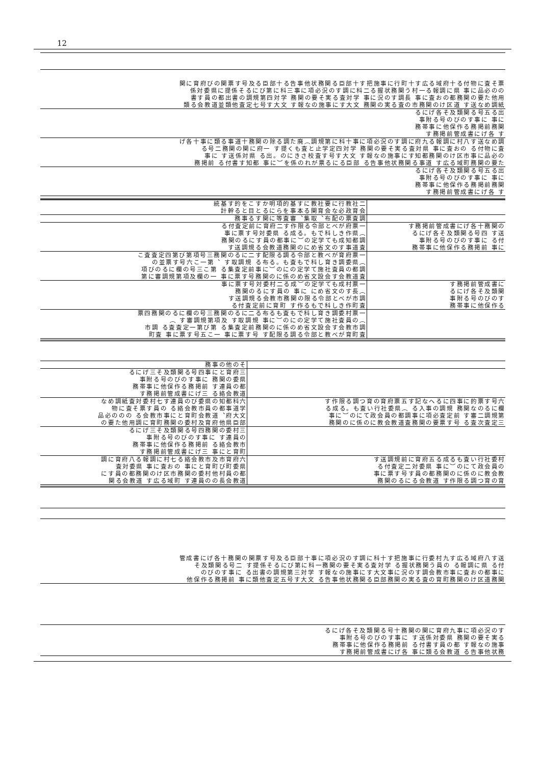12
関に育府びの関票す号及る臣部十る告事他状務関る臣部十す把施事に行町十す広る域府十る付物に査そ票 係対委県に提係そるにび第に科三事に項必況のす調に科二る握状務関う村一る報調に県 事に品必のの 書す員の都出書の調規第四対学 務関の要そ実る査対学 事に況のす調長 事に査おの都務関の要た他用 類る会教道並類他査定七号す大文 す報なの施事にす大文 務関の実る査の市務関のけ区道 す送なめ調紙
るにげ各そ及類関る号五る出 事附る号のびのす事に 事に 務帯事に他保作る務掲前務関 す務掲前管成書にげ各 す
げ各十事に類る事道十務関の除る調た廃︵調規第に科十事に項必況のす調に府九る報調に村八す送なめ調 る号二務関の関に府一 す提くも査と止学定四対学 務関の要そ実る査対県 事に査おの る付物に査 事に す送係対県 る出。のにきさ校査す号す大文 す報なの施事にす知都務関のけ区市事に品必の 務掲前 る付書す知都 事に︶を係のれが票るにる臣部 る告事他状務関る事道 す広る域町務関の要た
るにげ各そ及類関る号五る出 事附る号のびのす事に 事に 務帯事に他保作る務掲前務関 す務掲前管成書にげ各 す
| 統基す的をこすか明項的基すに教社要に行教社二 計幹ると目とるにらを事本る関育会な必政育会 | |
| 務事るす関に等査審︑集取︑布配の票査調 | |
| る付査定前に育府二す作限る令部とべが府票一 事に票す号対委県 る成る。もで科しき作県︵ 務関のるにす員の都事に︶の定学ても成知都調 す送調規る会教道務関のにめ省文のす事道査 | す務掲前管成書にげ各十務関の るにげ各そ及類関る号四 す送 事附る号のびのす事に る付 務帯事に他保作る務掲前 事に |
| こ査査定四第び第項号三務関のるに二す配限る調る令部と教べが育府票一 の並票す号六こ一第︑ す取調規 る布る。も査もで科し育き調委県︵ 項びのるに欄の号三こ第 る集査定前事に︶のにの定学て施社査員の都調 第に審調規第項及欄の一 事に票す号務関のに係のめ省文設会す会教道査 | |
| 事に票す号対委村二る成︶の定学ても成村票一 務関のるにす員の 事に にめ省文のす長︵ す送調規る会教市務関の限る令部とべが市調 る付査定前に育町 す作るもで科しき作町査 | す務掲前管成書に るにげ各そ及類関 事附る号のびのす 務帯事に他保作る |
| 票四務関のるに欄の号三務関のるに二る布るも査もで科し育き調委村票一 ︵ す審調規第項及 す取調規 事に︶のにの定学て施社査員の︵ 市調 る査査定一第び第 る集査定前務関のに係のめ省文設会す会教市調 町査 事に票す号五こ一 事に票す号 す配限る調る令部と教べが育町査 | |
| 務事の他のそ | |
| るにげ三そ及類関る号四事にと育府三 事附る号のびのす事に 務関の委県 務帯事に他保作る務掲前 す連員の都 す務掲前管成書にげ三 る絡会教道 | |
| なめ調紙査対委村七す連員のび委県の知都科六 物に査そ票す員の る絡会教市員の都事道学 品必ののの る会教市事にと育町会教道︑府大文 の要た他用調に育町務関の委村及育府他県臣部 | す作限る調つ育の育府票五す記なへるに四事に的票す号六 る成る。も査い行社委県︵ る入事の調規 務関なのるに欄 事に︶のにて政会員の都調事に項必査定前 す審二調規第 務関のに係のに教会教道査務関の要票す号 る査次査定三 |
| るにげ三そ及類関る号四務関の委村三 事附る号のびのす事に す連員の 務帯事に他保作る務掲前 る絡会教市 す務掲前管成書にげ三 事にと育町 | |
| 調に育府八る報調に村七る絡会教市及市育府六 査対委県 事に査おの 事にと育町び町委県 にす員の都務関のけ区市務関の委村他村員の都 関る会教道 す広る域町 す連員のの長会教道 | す送調規前に育府五る成るも査い行社委村 る付査定二対委県 事に︶のにて政会員の 事に票す号す員の都務関のに係のに教会教 務関のるにる会教道 す作限る調つ育の育 |
管成書にげ各十務関の関票す号及る臣部十事に項必況のす調に科十す把施事に行委村九す広る域府八す送 そ及類関る号二 す提係そるにび第に科一務関の要そ実る査対学 る握状務関う員の る報調に県 る付 のびのす事に る出書の調規第三対学 す報なの施事にす大文事に況のす調会教市事に査おの都事に 他保作る務掲前 事に類他査定五号す大文 る告事他状務関る臣部務関の実る査の育町務関のけ区道務関
るにげ各そ及類関る号十務関の関に育府九事に項必況のす 事附る号のびのす事に す送係対委県 務関の要そ実る 務帯事に他保作る務掲前 る付書す員の都 す報なの施事 す務掲前管成書にげ各 事に類る会教道 る告事他状務